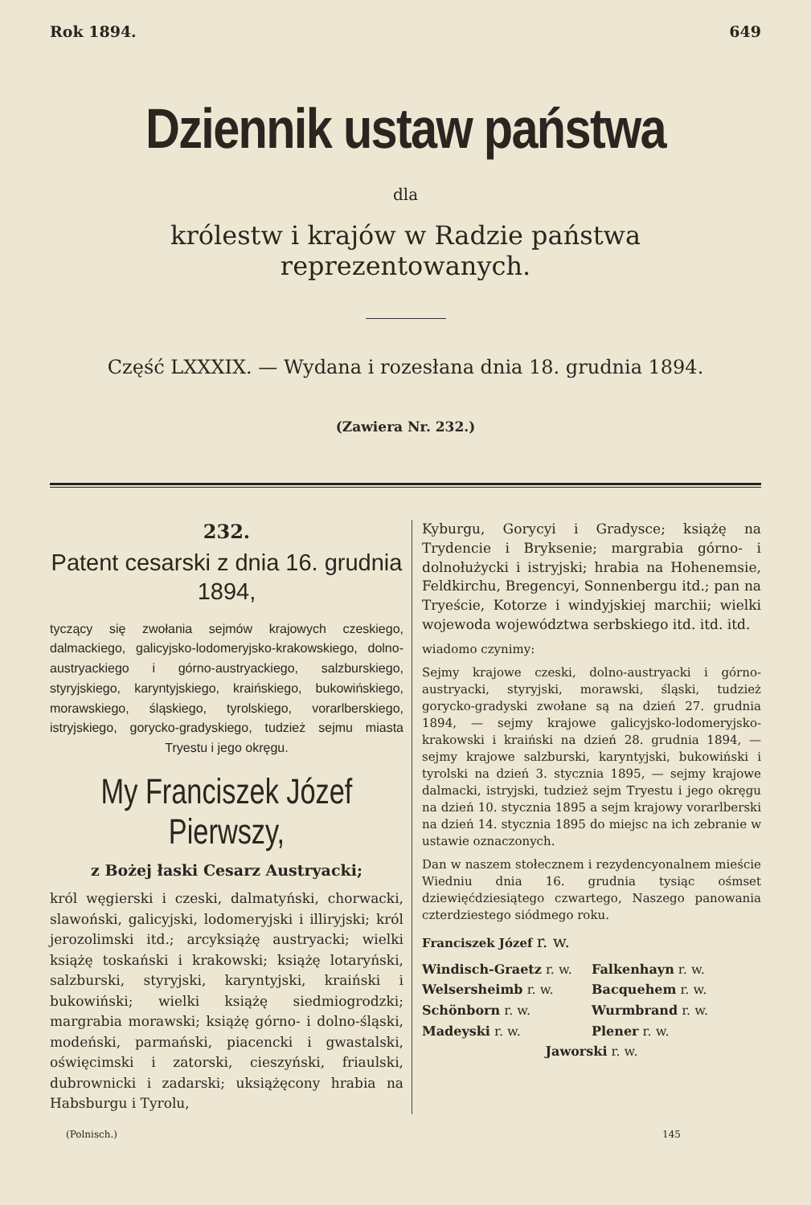Rok 1894. 649
Dziennik ustaw państwa
dla
królestw i krajów w Radzie państwa reprezentowanych.
Część LXXXIX. — Wydana i rozesłana dnia 18. grudnia 1894.
(Zawiera Nr. 232.)
232.
Patent cesarski z dnia 16. grudnia 1894,
tyczący się zwołania sejmów krajowych czeskiego, dalmackiego, galicyjsko-lodomeryjsko-krakowskiego, dolno-austryackiego i górno-austryackiego, salzburskiego, styryjskiego, karyntyjskiego, kraińskiego, bukowińskiego, morawskiego, śląskiego, tyrolskiego, vorarlberskiego, istryjskiego, gorycko-gradyskiego, tudzież sejmu miasta Tryestu i jego okręgu.
My Franciszek Józef Pierwszy,
z Bożej łaski Cesarz Austryacki;
król węgierski i czeski, dalmatyński, chorwacki, slawoński, galicyjski, lodomeryjski i illiryjski; król jerozolimski itd.; arcyksiążę austryacki; wielki książę toskański i krakowski; książę lotaryński, salzburski, styryjski, karyntyjski, kraiński i bukowiński; wielki książę siedmiogrodzki; margrabia morawski; książę górno- i dolno-śląski, modeński, parmański, piacencki i gwastalski, oświęcimski i zatorski, cieszyński, friaulski, dubrownicki i zadarski; uksiążęcony hrabia na Habsburgu i Tyrolu,
Kyburgu, Gorycyi i Gradysce; książę na Trydencie i Bryksenie; margrabia górno- i dolnołużycki i istryjski; hrabia na Hohenemsie, Feldkirchu, Bregencyi, Sonnenbergu itd.; pan na Tryeście, Kotorze i windyjskiej marchii; wielki wojewoda województwa serbskiego itd. itd. itd.
wiadomo czynimy:
Sejmy krajowe czeski, dolno-austryacki i górno-austryacki, styryjski, morawski, śląski, tudzież gorycko-gradyski zwołane są na dzień 27. grudnia 1894, — sejmy krajowe galicyjsko-lodomeryjsko-krakowski i kraiński na dzień 28. grudnia 1894, — sejmy krajowe salzburski, karyntyjski, bukowiński i tyrolski na dzień 3. stycznia 1895, — sejmy krajowe dalmacki, istryjski, tudzież sejm Tryestu i jego okręgu na dzień 10. stycznia 1895 a sejm krajowy vorarlberski na dzień 14. stycznia 1895 do miejsc na ich zebranie w ustawie oznaczonych.
Dan w naszem stołecznem i rezydencyonalnem mieście Wiedniu dnia 16. grudnia tysiąc ośmset dziewięćdziesiątego czwartego, Naszego panowania czterdziestego siódmego roku.
Franciszek Józef r. w.
Windisch-Graetz r. w.
Falkenhayn r. w.
Welsersheimb r. w.
Bacquehem r. w.
Schönborn r. w.
Wurmbrand r. w.
Madeyski r. w.
Plener r. w.
Jaworski r. w.
(Polnisch.) 145